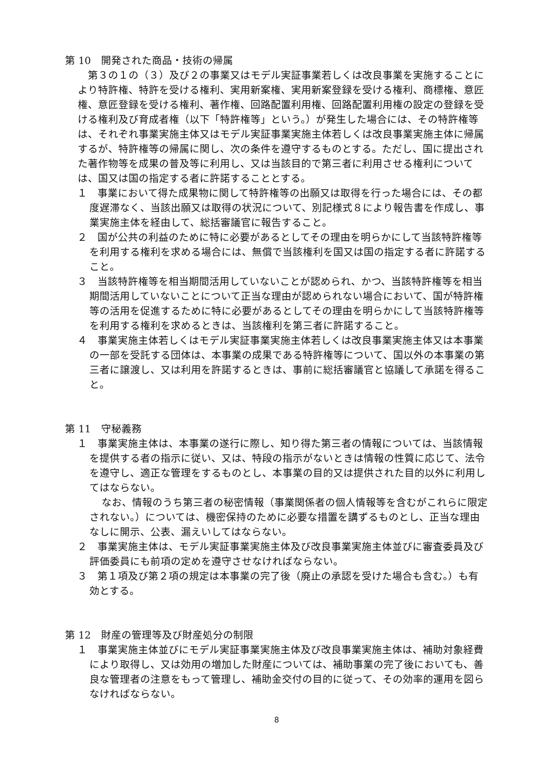第 10　開発された商品・技術の帰属
第３の１の（３）及び２の事業又はモデル実証事業若しくは改良事業を実施することにより特許権、特許を受ける権利、実用新案権、実用新案登録を受ける権利、商標権、意匠権、意匠登録を受ける権利、著作権、回路配置利用権、回路配置利用権の設定の登録を受ける権利及び育成者権（以下「特許権等」という。）が発生した場合には、その特許権等は、それぞれ事業実施主体又はモデル実証事業実施主体若しくは改良事業実施主体に帰属するが、特許権等の帰属に関し、次の条件を遵守するものとする。ただし、国に提出された著作物等を成果の普及等に利用し、又は当該目的で第三者に利用させる権利については、国又は国の指定する者に許諾することとする。
１　事業において得た成果物に関して特許権等の出願又は取得を行った場合には、その都度遅滞なく、当該出願又は取得の状況について、別記様式８により報告書を作成し、事業実施主体を経由して、総括審議官に報告すること。
２　国が公共の利益のために特に必要があるとしてその理由を明らかにして当該特許権等を利用する権利を求める場合には、無償で当該権利を国又は国の指定する者に許諾すること。
３　当該特許権等を相当期間活用していないことが認められ、かつ、当該特許権等を相当期間活用していないことについて正当な理由が認められない場合において、国が特許権等の活用を促進するために特に必要があるとしてその理由を明らかにして当該特許権等を利用する権利を求めるときは、当該権利を第三者に許諾すること。
４　事業実施主体若しくはモデル実証事業実施主体若しくは改良事業実施主体又は本事業の一部を受託する団体は、本事業の成果である特許権等について、国以外の本事業の第三者に譲渡し、又は利用を許諾するときは、事前に総括審議官と協議して承諾を得ること。
第 11　守秘義務
１　事業実施主体は、本事業の遂行に際し、知り得た第三者の情報については、当該情報を提供する者の指示に従い、又は、特段の指示がないときは情報の性質に応じて、法令を遵守し、適正な管理をするものとし、本事業の目的又は提供された目的以外に利用してはならない。
なお、情報のうち第三者の秘密情報（事業関係者の個人情報等を含むがこれらに限定されない。）については、機密保持のために必要な措置を講ずるものとし、正当な理由なしに開示、公表、漏えいしてはならない。
２　事業実施主体は、モデル実証事業実施主体及び改良事業実施主体並びに審査委員及び評価委員にも前項の定めを遵守させなければならない。
３　第１項及び第２項の規定は本事業の完了後（廃止の承認を受けた場合も含む。）も有効とする。
第 12　財産の管理等及び財産処分の制限
１　事業実施主体並びにモデル実証事業実施主体及び改良事業実施主体は、補助対象経費により取得し、又は効用の増加した財産については、補助事業の完了後においても、善良な管理者の注意をもって管理し、補助金交付の目的に従って、その効率的運用を図らなければならない。
8